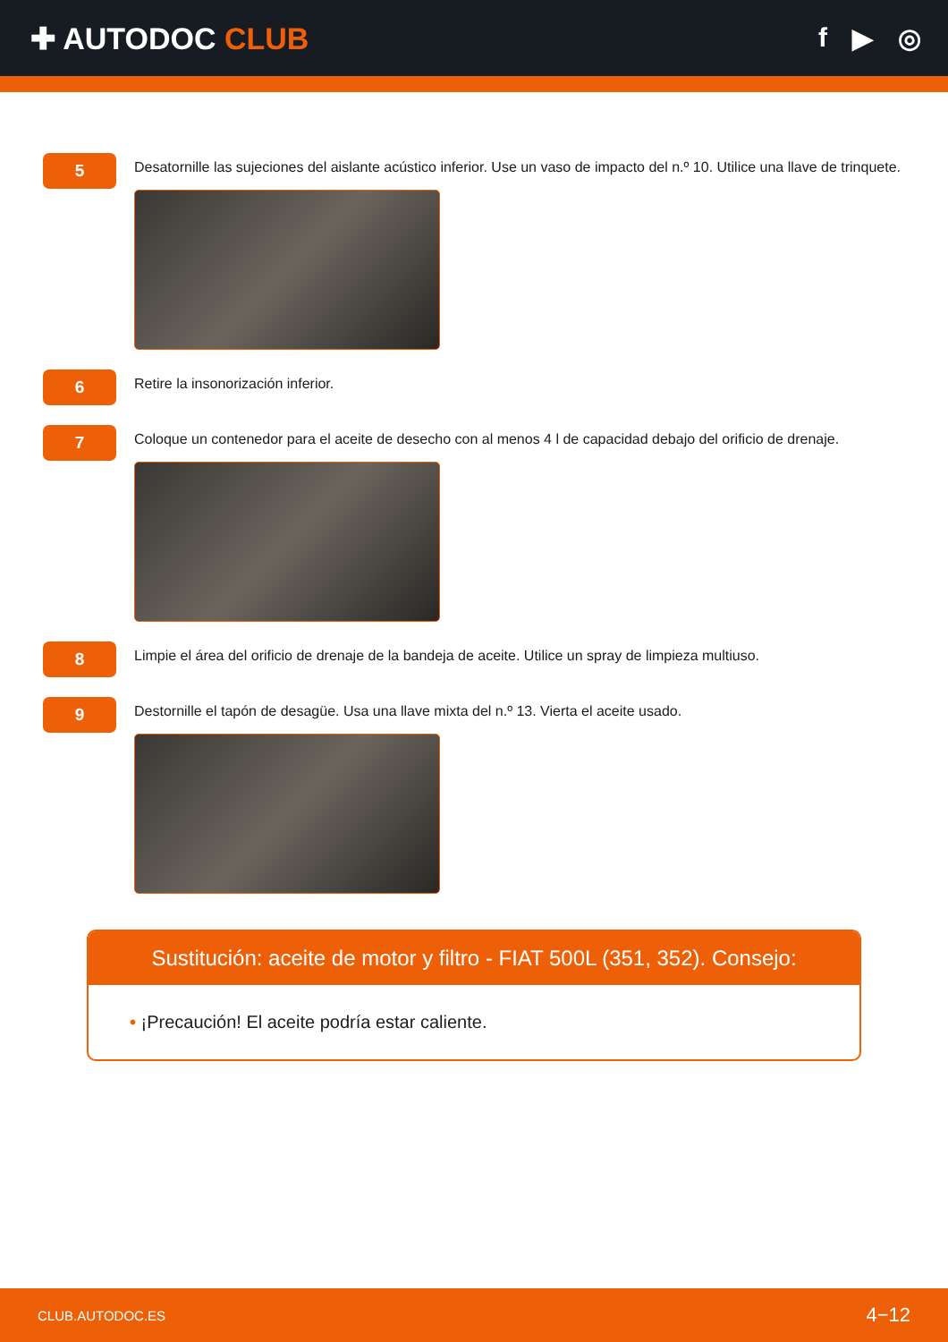✚ AUTODOC CLUB f ▶ ◎
5
Desatornille las sujeciones del aislante acústico inferior. Use un vaso de impacto del n.º 10. Utilice una llave de trinquete.
6
Retire la insonorización inferior.
7
Coloque un contenedor para el aceite de desecho con al menos 4 l de capacidad debajo del orificio de drenaje.
8
Limpie el área del orificio de drenaje de la bandeja de aceite. Utilice un spray de limpieza multiuso.
9
Destornille el tapón de desagüe. Usa una llave mixta del n.º 13. Vierta el aceite usado.
Sustitución: aceite de motor y filtro - FIAT 500L (351, 352). Consejo:
• ¡Precaución! El aceite podría estar caliente.
CLUB.AUTODOC.ES 4−12